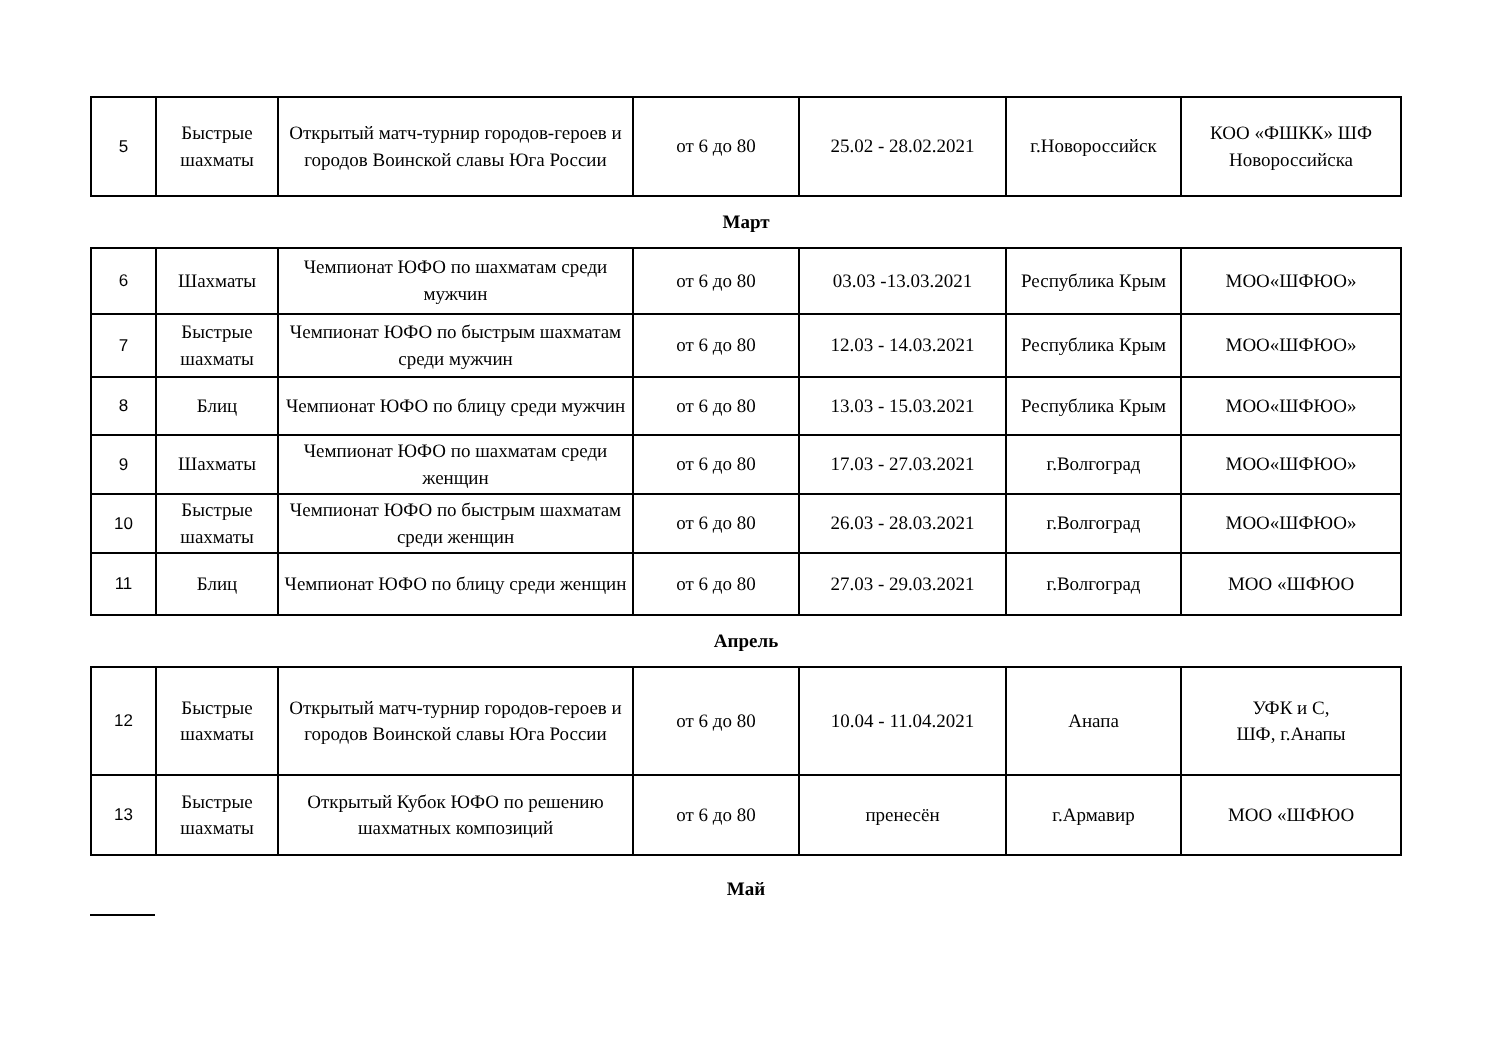| 5 | Быстрые шахматы | Открытый матч-турнир городов-героев и городов Воинской славы Юга России | от 6 до 80 | 25.02 - 28.02.2021 | г.Новороссийск | КОО «ФШКК» ШФ Новороссийска |
Март
| 6 | Шахматы | Чемпионат ЮФО по шахматам среди мужчин | от 6 до 80 | 03.03 -13.03.2021 | Республика Крым | МОО«ШФЮО» |
| 7 | Быстрые шахматы | Чемпионат ЮФО по быстрым шахматам среди мужчин | от 6 до 80 | 12.03 - 14.03.2021 | Республика Крым | МОО«ШФЮО» |
| 8 | Блиц | Чемпионат ЮФО по блицу среди мужчин | от 6 до 80 | 13.03 - 15.03.2021 | Республика Крым | МОО«ШФЮО» |
| 9 | Шахматы | Чемпионат ЮФО по шахматам среди женщин | от 6 до 80 | 17.03 - 27.03.2021 | г.Волгоград | МОО«ШФЮО» |
| 10 | Быстрые шахматы | Чемпионат ЮФО по быстрым шахматам среди женщин | от 6 до 80 | 26.03 - 28.03.2021 | г.Волгоград | МОО«ШФЮО» |
| 11 | Блиц | Чемпионат ЮФО по блицу среди женщин | от 6 до 80 | 27.03 - 29.03.2021 | г.Волгоград | МОО «ШФЮО |
Апрель
| 12 | Быстрые шахматы | Открытый матч-турнир городов-героев и городов Воинской славы Юга России | от 6 до 80 | 10.04 - 11.04.2021 | Анапа | УФК и С, ШФ, г.Анапы |
| 13 | Быстрые шахматы | Открытый Кубок ЮФО по решению шахматных композиций | от 6 до 80 | пренесён | г.Армавир | МОО «ШФЮО |
Май